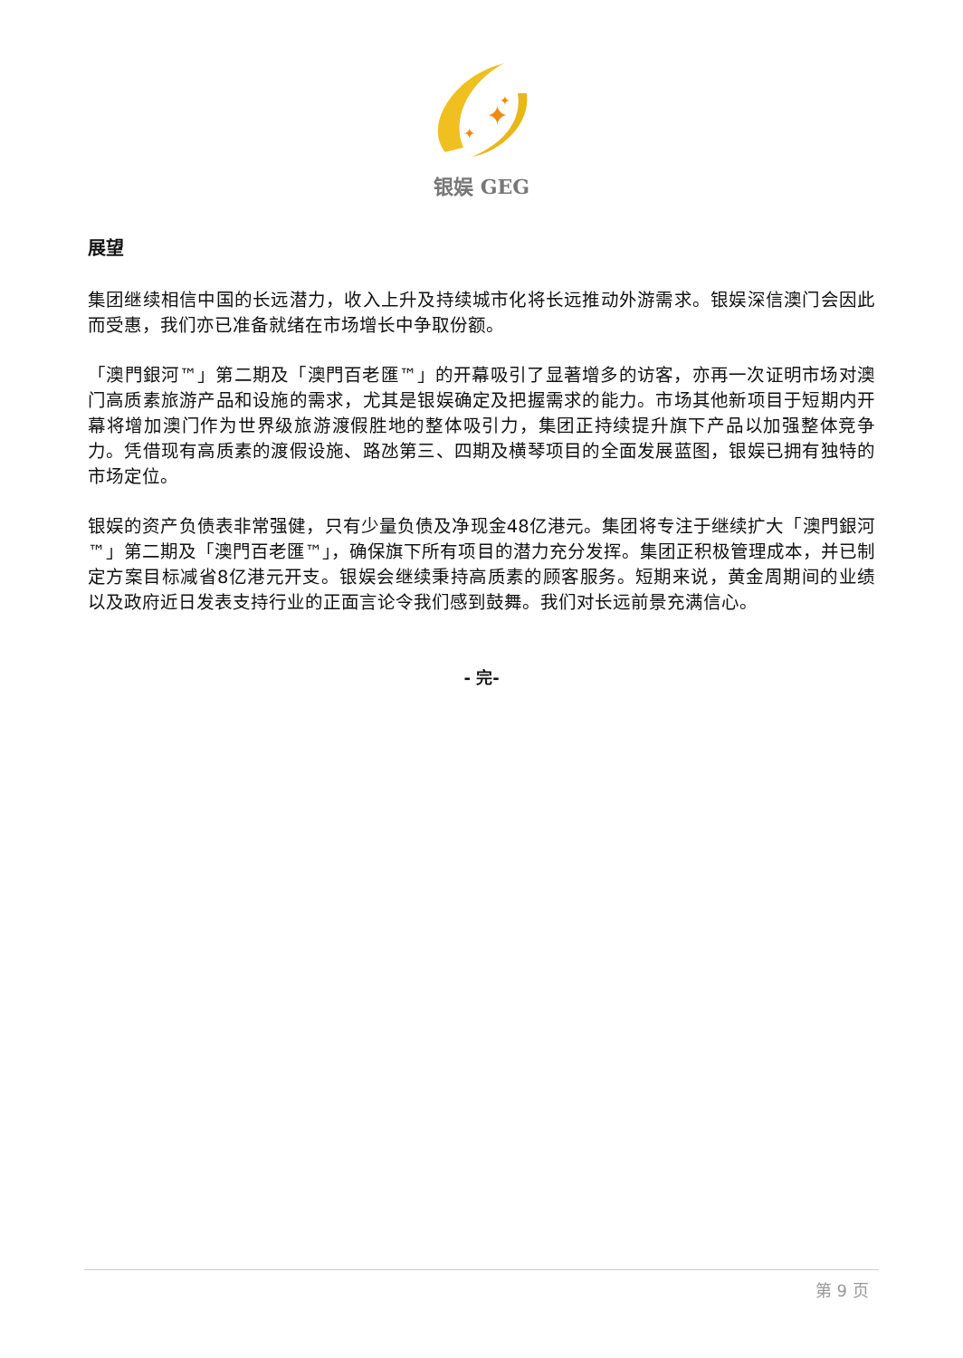✦
✦
✦
银娱 GEG
展望
集团继续相信中国的长远潜力，收入上升及持续城市化将长远推动外游需求。银娱深信澳门会因此而受惠，我们亦已准备就绪在市场增长中争取份额。
「澳門銀河™」第二期及「澳門百老匯™」的开幕吸引了显著增多的访客，亦再一次证明市场对澳门高质素旅游产品和设施的需求，尤其是银娱确定及把握需求的能力。市场其他新项目于短期内开幕将增加澳门作为世界级旅游渡假胜地的整体吸引力，集团正持续提升旗下产品以加强整体竞争力。凭借现有高质素的渡假设施、路氹第三、四期及横琴项目的全面发展蓝图，银娱已拥有独特的市场定位。
银娱的资产负债表非常强健，只有少量负债及净现金48亿港元。集团将专注于继续扩大「澳門銀河™」第二期及「澳門百老匯™」，确保旗下所有项目的潜力充分发挥。集团正积极管理成本，并已制定方案目标减省8亿港元开支。银娱会继续秉持高质素的顾客服务。短期来说，黄金周期间的业绩以及政府近日发表支持行业的正面言论令我们感到鼓舞。我们对长远前景充满信心。
- 完-
第 9 页